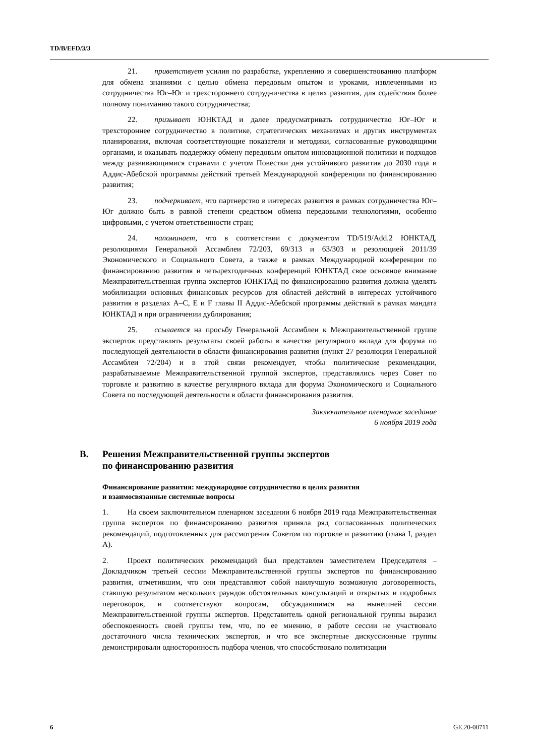TD/B/EFD/3/3
21. приветствует усилия по разработке, укреплению и совершенствованию платформ для обмена знаниями с целью обмена передовым опытом и уроками, извлеченными из сотрудничества Юг–Юг и трехстороннего сотрудничества в целях развития, для содействия более полному пониманию такого сотрудничества;
22. призывает ЮНКТАД и далее предусматривать сотрудничество Юг–Юг и трехстороннее сотрудничество в политике, стратегических механизмах и других инструментах планирования, включая соответствующие показатели и методики, согласованные руководящими органами, и оказывать поддержку обмену передовым опытом инновационной политики и подходов между развивающимися странами с учетом Повестки дня устойчивого развития до 2030 года и Аддис-Абебской программы действий третьей Международной конференции по финансированию развития;
23. подчеркивает, что партнерство в интересах развития в рамках сотрудничества Юг–Юг должно быть в равной степени средством обмена передовыми технологиями, особенно цифровыми, с учетом ответственности стран;
24. напоминает, что в соответствии с документом TD/519/Add.2 ЮНКТАД, резолюциями Генеральной Ассамблеи 72/203, 69/313 и 63/303 и резолюцией 2011/39 Экономического и Социального Совета, а также в рамках Международной конференции по финансированию развития и четырехгодичных конференций ЮНКТАД свое основное внимание Межправительственная группа экспертов ЮНКТАД по финансированию развития должна уделять мобилизации основных финансовых ресурсов для областей действий в интересах устойчивого развития в разделах A–C, E и F главы II Аддис-Абебской программы действий в рамках мандата ЮНКТАД и при ограничении дублирования;
25. ссылается на просьбу Генеральной Ассамблеи к Межправительственной группе экспертов представлять результаты своей работы в качестве регулярного вклада для форума по последующей деятельности в области финансирования развития (пункт 27 резолюции Генеральной Ассамблеи 72/204) и в этой связи рекомендует, чтобы политические рекомендации, разрабатываемые Межправительственной группой экспертов, представлялись через Совет по торговле и развитию в качестве регулярного вклада для форума Экономического и Социального Совета по последующей деятельности в области финансирования развития.
Заключительное пленарное заседание
6 ноября 2019 года
B. Решения Межправительственной группы экспертов
по финансированию развития
Финансирование развития: международное сотрудничество в целях развития
и взаимосвязанные системные вопросы
1. На своем заключительном пленарном заседании 6 ноября 2019 года Межправительственная группа экспертов по финансированию развития приняла ряд согласованных политических рекомендаций, подготовленных для рассмотрения Советом по торговле и развитию (глава I, раздел A).
2. Проект политических рекомендаций был представлен заместителем Председателя – Докладчиком третьей сессии Межправительственной группы экспертов по финансированию развития, отметившим, что они представляют собой наилучшую возможную договоренность, ставшую результатом нескольких раундов обстоятельных консультаций и открытых и подробных переговоров, и соответствуют вопросам, обсуждавшимся на нынешней сессии Межправительственной группы экспертов. Представитель одной региональной группы выразил обеспокоенность своей группы тем, что, по ее мнению, в работе сессии не участвовало достаточного числа технических экспертов, и что все экспертные дискуссионные группы демонстрировали односторонность подбора членов, что способствовало политизации
6 GE.20-00711